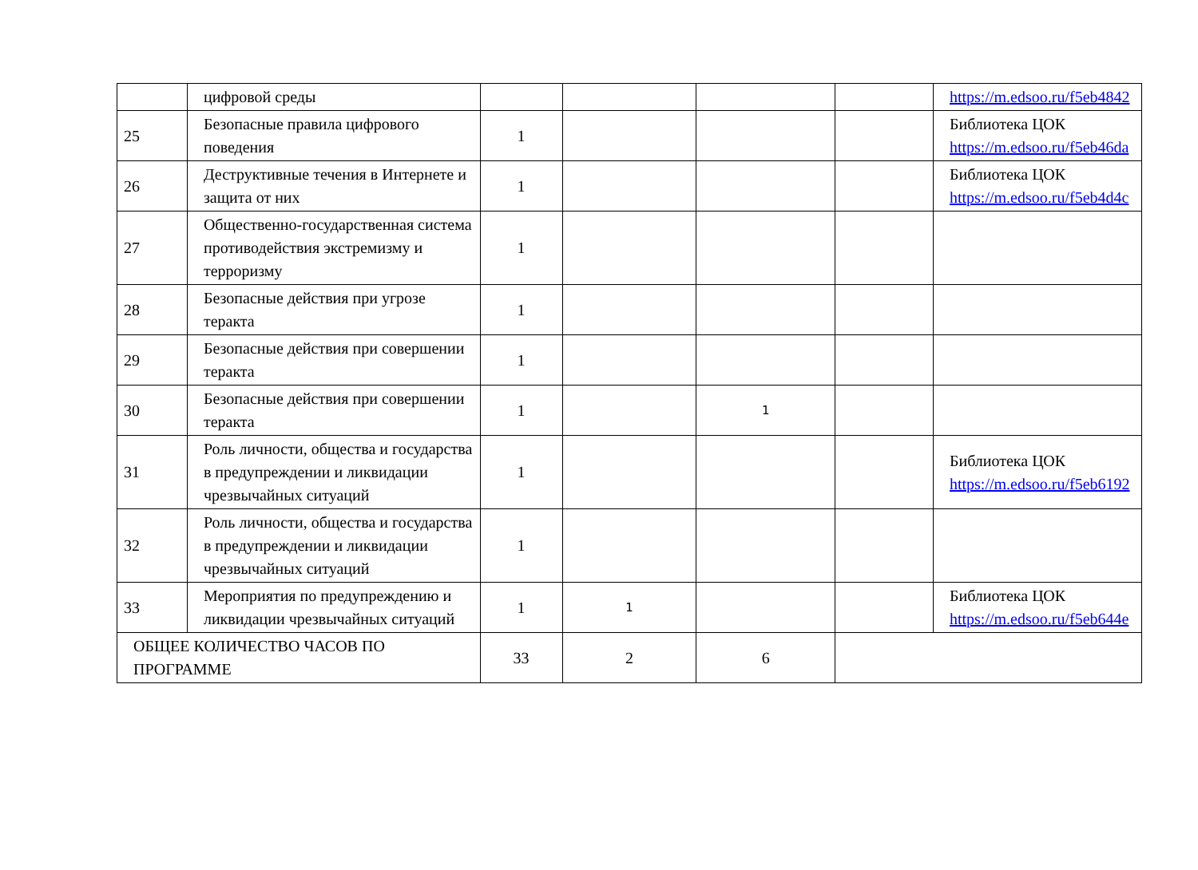| | цифровой среды | | | | | https://m.edsoo.ru/f5eb4842 |
| 25 | Безопасные правила цифрового поведения | 1 | | | | Библиотека ЦОК https://m.edsoo.ru/f5eb46da |
| 26 | Деструктивные течения в Интернете и защита от них | 1 | | | | Библиотека ЦОК https://m.edsoo.ru/f5eb4d4c |
| 27 | Общественно-государственная система противодействия экстремизму и терроризму | 1 | | | | |
| 28 | Безопасные действия при угрозе теракта | 1 | | | | |
| 29 | Безопасные действия при совершении теракта | 1 | | | | |
| 30 | Безопасные действия при совершении теракта | 1 | | 1 | | |
| 31 | Роль личности, общества и государства в предупреждении и ликвидации чрезвычайных ситуаций | 1 | | | | Библиотека ЦОК https://m.edsoo.ru/f5eb6192 |
| 32 | Роль личности, общества и государства в предупреждении и ликвидации чрезвычайных ситуаций | 1 | | | | |
| 33 | Мероприятия по предупреждению и ликвидации чрезвычайных ситуаций | 1 | 1 | | | Библиотека ЦОК https://m.edsoo.ru/f5eb644e |
| ОБЩЕЕ КОЛИЧЕСТВО ЧАСОВ ПО ПРОГРАММЕ | | 33 | 2 | 6 | | |